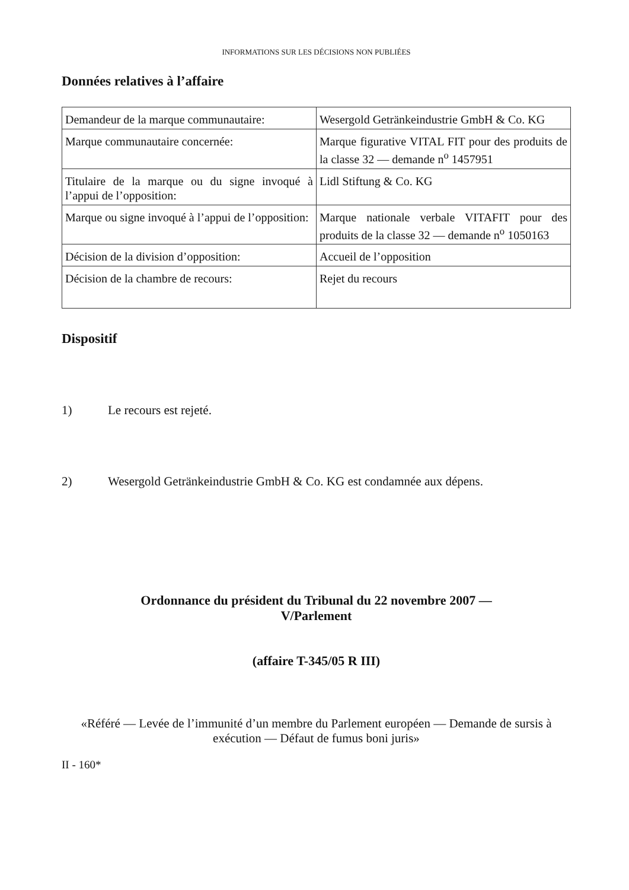INFORMATIONS SUR LES DÉCISIONS NON PUBLIÉES
Données relatives à l’affaire
| Demandeur de la marque communautaire: | Wesergold Getränkeindustrie GmbH & Co. KG |
| Marque communautaire concernée: | Marque figurative VITAL FIT pour des produits de la classe 32 — demande n<sup>o</sup> 1457951 |
| Titulaire de la marque ou du signe invoqué à l’appui de l’opposition: | Lidl Stiftung & Co. KG |
| Marque ou signe invoqué à l’appui de l’opposition: | Marque nationale verbale VITAFIT pour des produits de la classe 32 — demande n<sup>o</sup> 1050163 |
| Décision de la division d’opposition: | Accueil de l’opposition |
| Décision de la chambre de recours: | Rejet du recours |
Dispositif
1) Le recours est rejeté.
2) Wesergold Getränkeindustrie GmbH & Co. KG est condamnée aux dépens.
Ordonnance du président du Tribunal du 22 novembre 2007 —
V/Parlement
(affaire T-345/05 R III)
«Référé — Levée de l’immunité d’un membre du Parlement européen — Demande de sursis à exécution — Défaut de fumus boni juris»
II - 160*